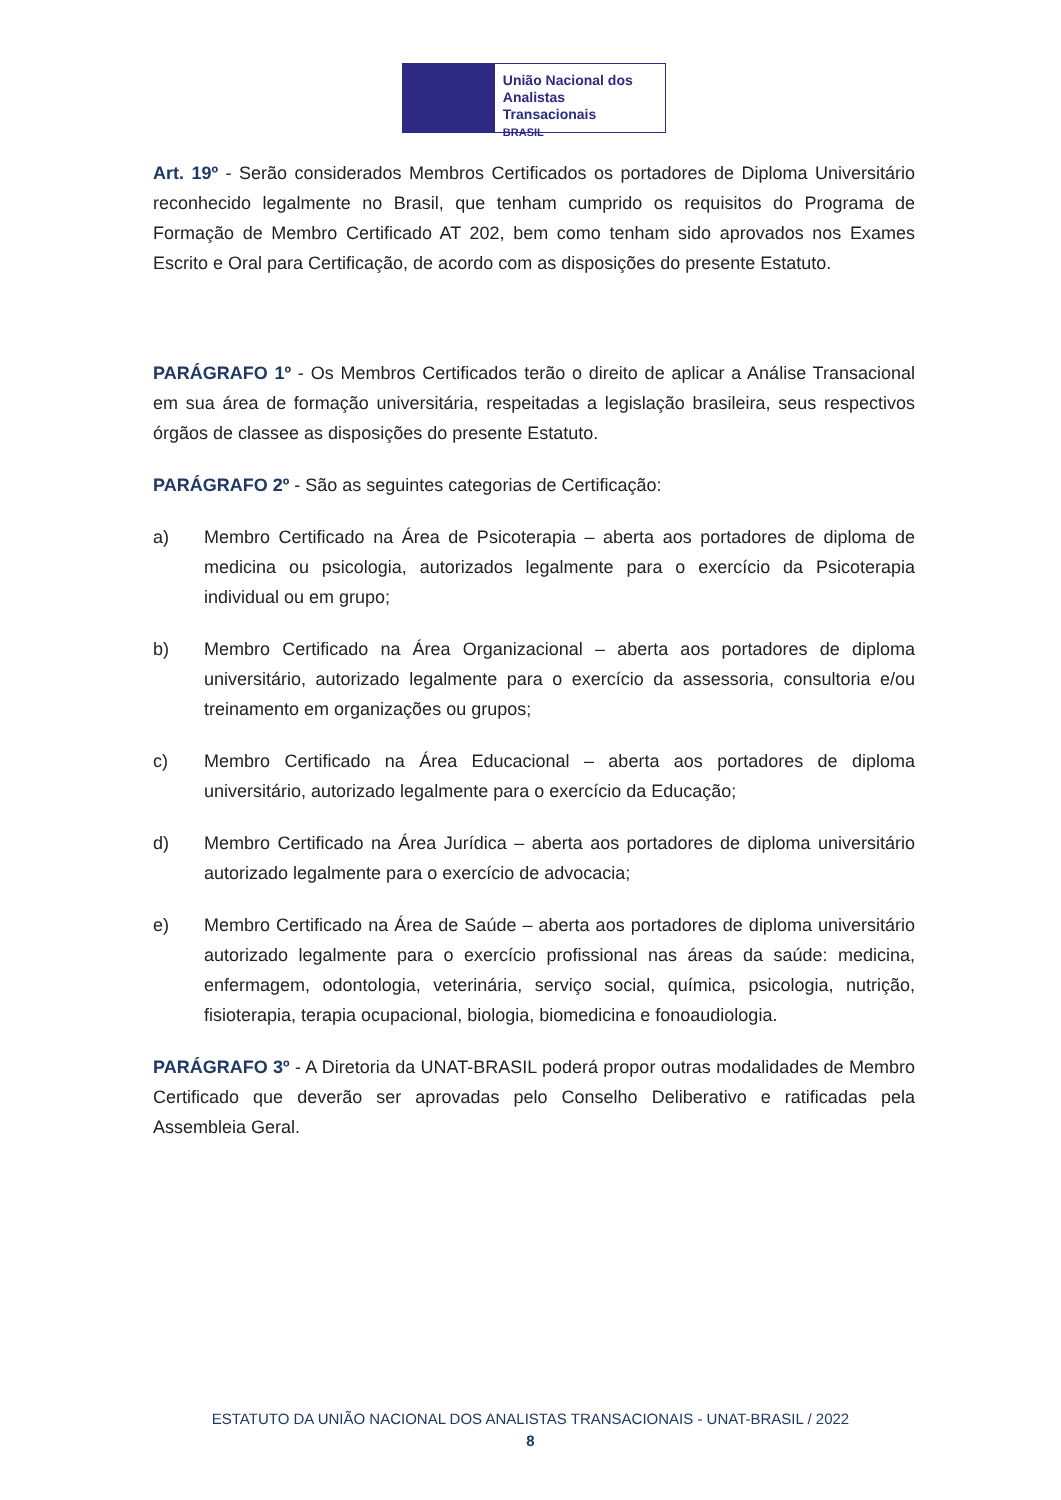União Nacional dos
Analistas Transacionais
BRASIL
Art. 19º - Serão considerados Membros Certificados os portadores de Diploma Universitário reconhecido legalmente no Brasil, que tenham cumprido os requisitos do Programa de Formação de Membro Certificado AT 202, bem como tenham sido aprovados nos Exames Escrito e Oral para Certificação, de acordo com as disposições do presente Estatuto.
PARÁGRAFO 1º - Os Membros Certificados terão o direito de aplicar a Análise Transacional em sua área de formação universitária, respeitadas a legislação brasileira, seus respectivos órgãos de classee as disposições do presente Estatuto.
PARÁGRAFO 2º - São as seguintes categorias de Certificação:
a) Membro Certificado na Área de Psicoterapia – aberta aos portadores de diploma de medicina ou psicologia, autorizados legalmente para o exercício da Psicoterapia individual ou em grupo;
b) Membro Certificado na Área Organizacional – aberta aos portadores de diploma universitário, autorizado legalmente para o exercício da assessoria, consultoria e/ou treinamento em organizações ou grupos;
c) Membro Certificado na Área Educacional – aberta aos portadores de diploma universitário, autorizado legalmente para o exercício da Educação;
d) Membro Certificado na Área Jurídica – aberta aos portadores de diploma universitário autorizado legalmente para o exercício de advocacia;
e) Membro Certificado na Área de Saúde – aberta aos portadores de diploma universitário autorizado legalmente para o exercício profissional nas áreas da saúde: medicina, enfermagem, odontologia, veterinária, serviço social, química, psicologia, nutrição, fisioterapia, terapia ocupacional, biologia, biomedicina e fonoaudiologia.
PARÁGRAFO 3º - A Diretoria da UNAT-BRASIL poderá propor outras modalidades de Membro Certificado que deverão ser aprovadas pelo Conselho Deliberativo e ratificadas pela Assembleia Geral.
ESTATUTO DA UNIÃO NACIONAL DOS ANALISTAS TRANSACIONAIS - UNAT-BRASIL / 2022
8